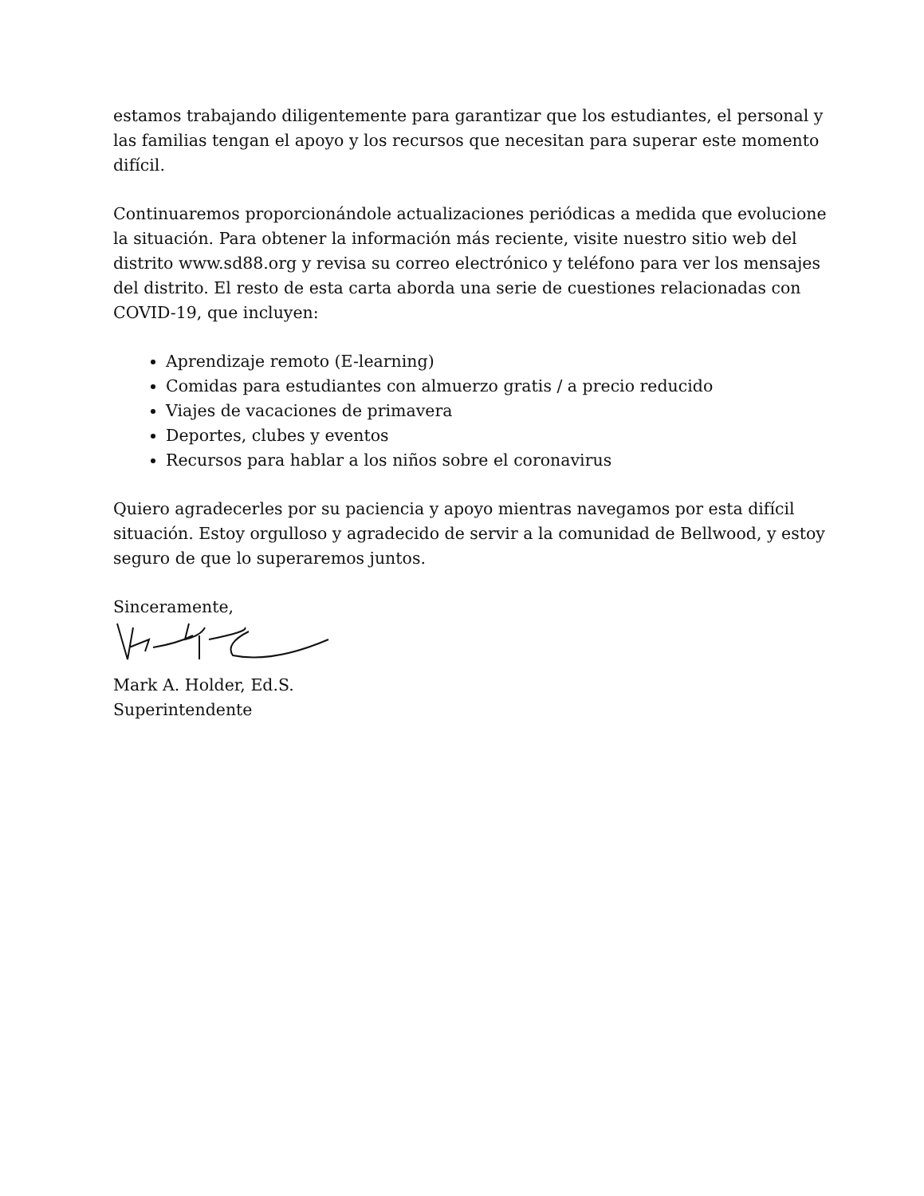estamos trabajando diligentemente para garantizar que los estudiantes, el personal y las familias tengan el apoyo y los recursos que necesitan para superar este momento difícil.
Continuaremos proporcionándole actualizaciones periódicas a medida que evolucione la situación. Para obtener la información más reciente, visite nuestro sitio web del distrito www.sd88.org y revisa su correo electrónico y teléfono para ver los mensajes del distrito. El resto de esta carta aborda una serie de cuestiones relacionadas con COVID-19, que incluyen:
Aprendizaje remoto (E-learning)
Comidas para estudiantes con almuerzo gratis / a precio reducido
Viajes de vacaciones de primavera
Deportes, clubes y eventos
Recursos para hablar a los niños sobre el coronavirus
Quiero agradecerles por su paciencia y apoyo mientras navegamos por esta difícil situación. Estoy orgulloso y agradecido de servir a la comunidad de Bellwood, y estoy seguro de que lo superaremos juntos.
Sinceramente,
Mark A. Holder, Ed.S.
Superintendente